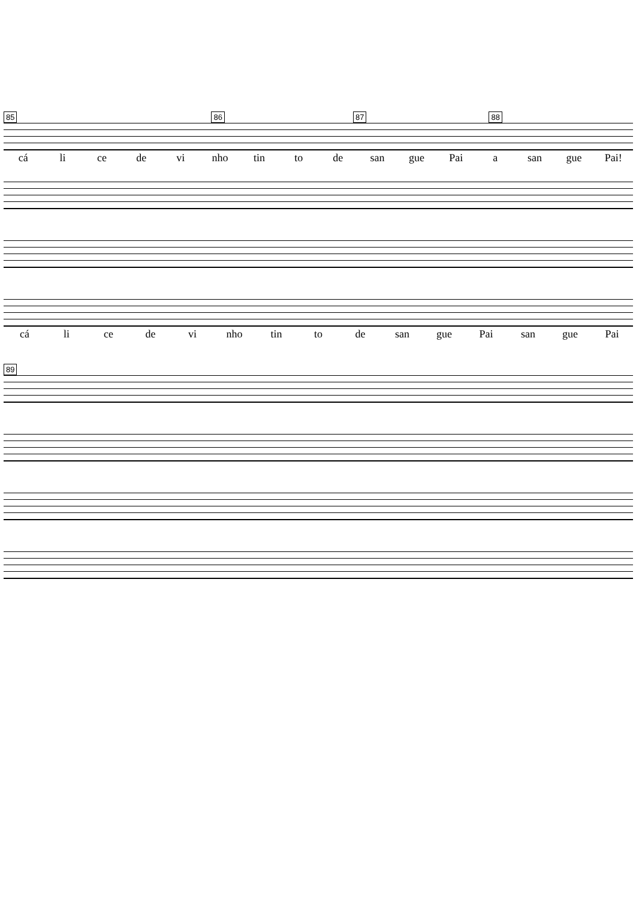85 86 87 88
cá li ce de vi nho tin to de san gue Pai a san gue Pai!
cá li ce de vi nho tin to de san gue Pai san gue Pai
89